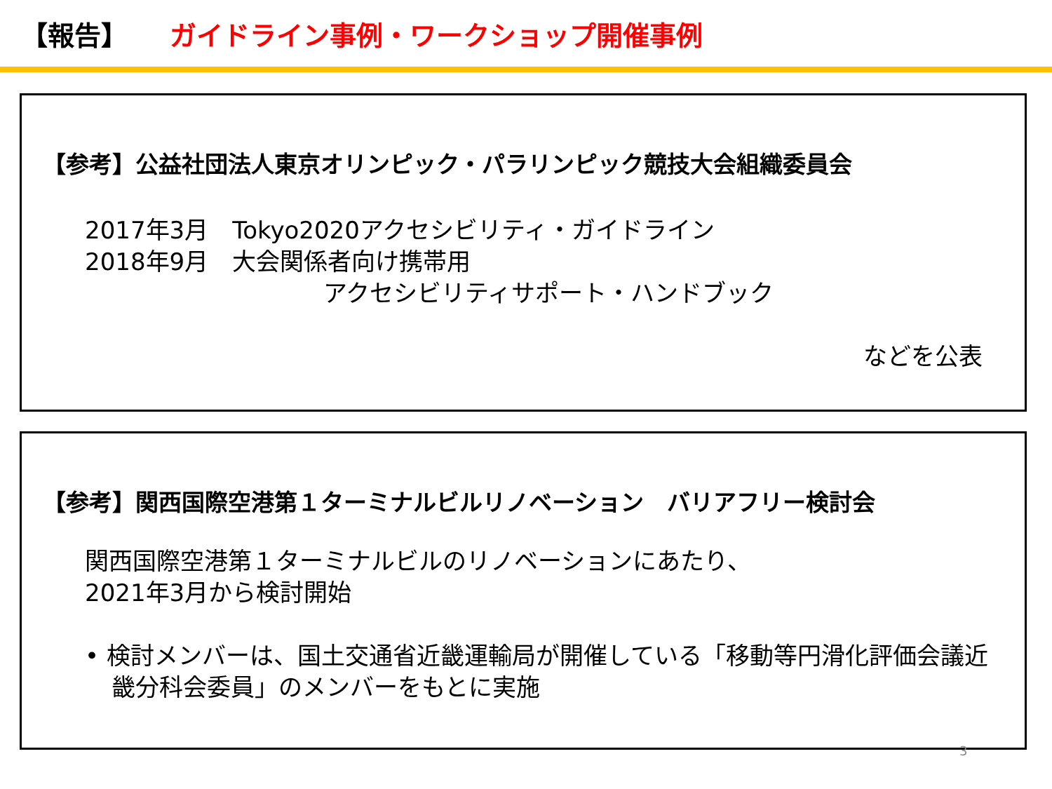【報告】 ガイドライン事例・ワークショップ開催事例
【参考】公益社団法人東京オリンピック・パラリンピック競技大会組織委員会
2017年3月　Tokyo2020アクセシビリティ・ガイドライン
2018年9月　大会関係者向け携帯用
アクセシビリティサポート・ハンドブック
などを公表
【参考】関西国際空港第１ターミナルビルリノベーション　バリアフリー検討会
関西国際空港第１ターミナルビルのリノベーションにあたり、
2021年3月から検討開始
• 検討メンバーは、国土交通省近畿運輸局が開催している「移動等円滑化評価会議近畿分科会委員」のメンバーをもとに実施
3